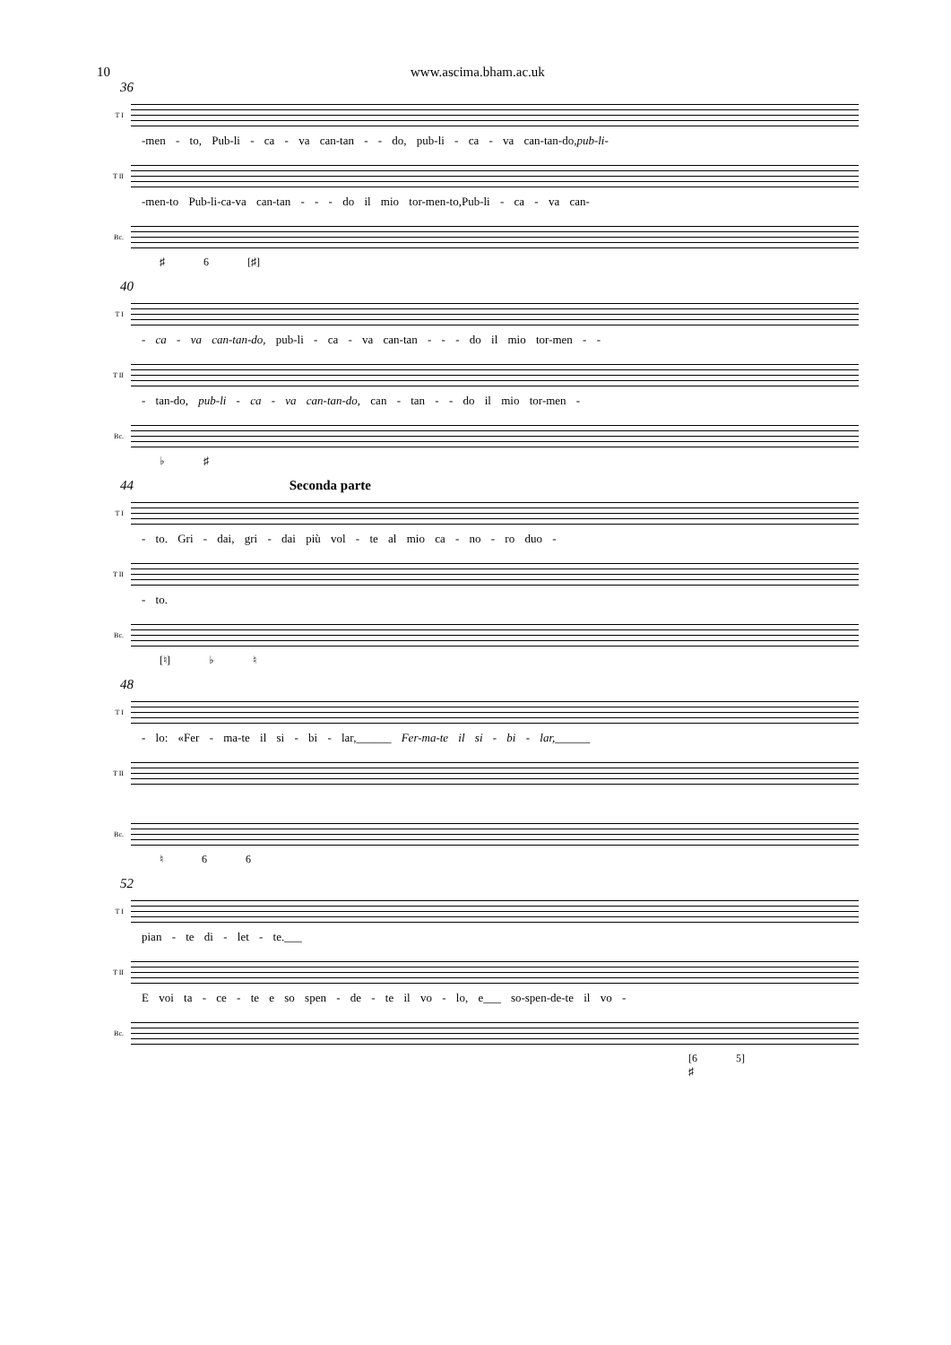10 www.ascima.bham.ac.uk
36
T I
-men - to, Pub-li - ca - va can-tan - - do, pub-li - ca - va can-tan-do,pub-li-
T II
-men-to Pub-li-ca-va can-tan - - - do il mio tor-men-to,Pub-li - ca - va can-
Bc.
♯ 6 [♯]
40
T I
- ca - va can-tan-do, pub-li - ca - va can-tan - - - do il mio tor-men - -
T II
- tan-do, pub-li - ca - va can-tan-do, can - tan - - do il mio tor-men -
Bc.
♭ ♯
44 Seconda parte
T I
- to. Gri - dai, gri - dai più vol - te al mio ca - no - ro duo -
T II
- to.
Bc.
[♮] ♭ ♮
48
T I
- lo: «Fer - ma-te il si - bi - lar,______ Fer-ma-te il si - bi - lar,______
T II
Bc.
♮ 6 6
52
T I
pian - te di - let - te.___
T II
E voi ta - ce - te e so spen - de - te il vo - lo, e___ so-spen-de-te il vo -
Bc.
[6 5]
♯